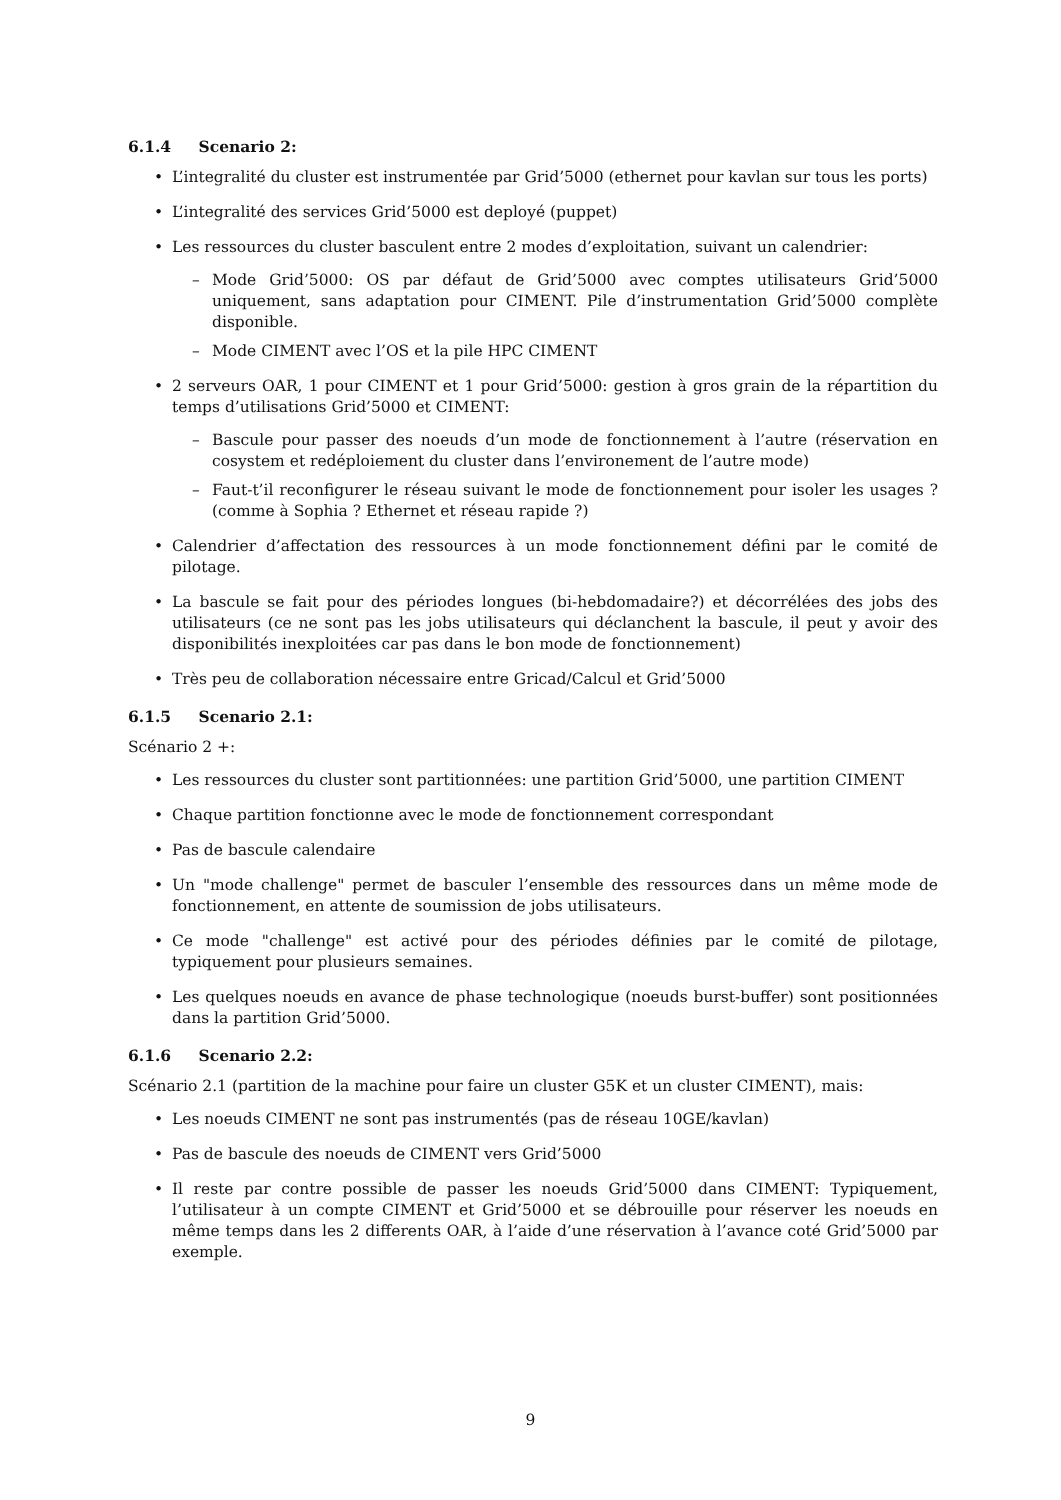6.1.4 Scenario 2:
L’integralité du cluster est instrumentée par Grid’5000 (ethernet pour kavlan sur tous les ports)
L’integralité des services Grid’5000 est deployé (puppet)
Les ressources du cluster basculent entre 2 modes d’exploitation, suivant un calendrier:
Mode Grid’5000: OS par défaut de Grid’5000 avec comptes utilisateurs Grid’5000 uniquement, sans adaptation pour CIMENT. Pile d’instrumentation Grid’5000 complète disponible.
Mode CIMENT avec l’OS et la pile HPC CIMENT
2 serveurs OAR, 1 pour CIMENT et 1 pour Grid’5000: gestion à gros grain de la répartition du temps d’utilisations Grid’5000 et CIMENT:
Bascule pour passer des noeuds d’un mode de fonctionnement à l’autre (réservation en cosystem et redéploiement du cluster dans l’environement de l’autre mode)
Faut-t’il reconfigurer le réseau suivant le mode de fonctionnement pour isoler les usages ? (comme à Sophia ? Ethernet et réseau rapide ?)
Calendrier d’affectation des ressources à un mode fonctionnement défini par le comité de pilotage.
La bascule se fait pour des périodes longues (bi-hebdomadaire?) et décorrélées des jobs des utilisateurs (ce ne sont pas les jobs utilisateurs qui déclanchent la bascule, il peut y avoir des disponibilités inexploitées car pas dans le bon mode de fonctionnement)
Très peu de collaboration nécessaire entre Gricad/Calcul et Grid’5000
6.1.5 Scenario 2.1:
Scénario 2 +:
Les ressources du cluster sont partitionnées: une partition Grid’5000, une partition CIMENT
Chaque partition fonctionne avec le mode de fonctionnement correspondant
Pas de bascule calendaire
Un "mode challenge" permet de basculer l’ensemble des ressources dans un même mode de fonctionnement, en attente de soumission de jobs utilisateurs.
Ce mode "challenge" est activé pour des périodes définies par le comité de pilotage, typiquement pour plusieurs semaines.
Les quelques noeuds en avance de phase technologique (noeuds burst-buffer) sont positionnées dans la partition Grid’5000.
6.1.6 Scenario 2.2:
Scénario 2.1 (partition de la machine pour faire un cluster G5K et un cluster CIMENT), mais:
Les noeuds CIMENT ne sont pas instrumentés (pas de réseau 10GE/kavlan)
Pas de bascule des noeuds de CIMENT vers Grid’5000
Il reste par contre possible de passer les noeuds Grid’5000 dans CIMENT: Typiquement, l’utilisateur à un compte CIMENT et Grid’5000 et se débrouille pour réserver les noeuds en même temps dans les 2 differents OAR, à l’aide d’une réservation à l’avance coté Grid’5000 par exemple.
9